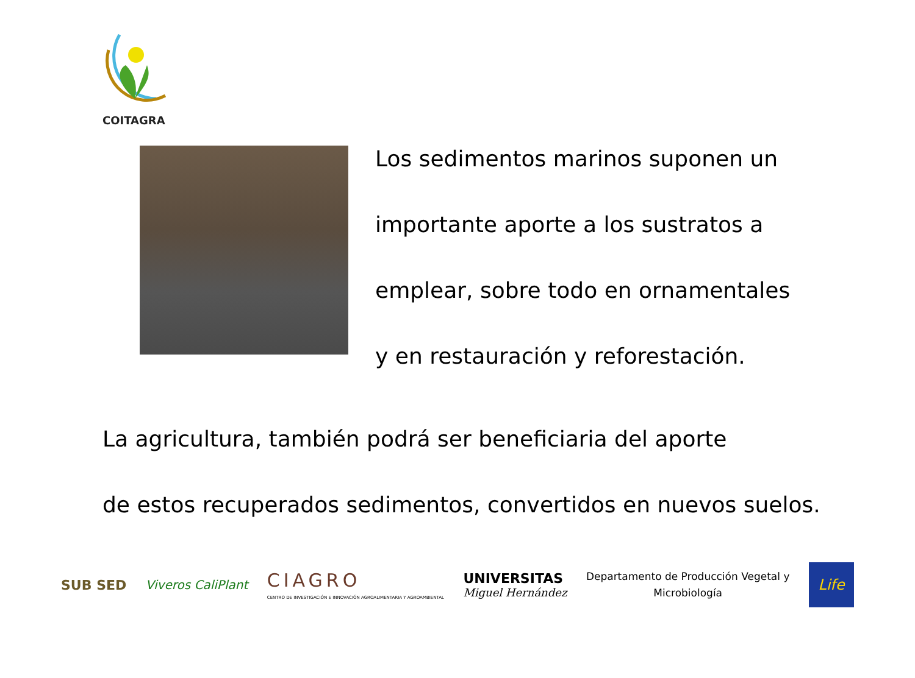COITAGRA
Los sedimentos marinos suponen un
importante aporte a los sustratos a
emplear, sobre todo en ornamentales
y en restauración y reforestación.
La agricultura, también podrá ser beneficiaria del aporte
de estos recuperados sedimentos, convertidos en nuevos suelos.
SUB SED Viveros CaliPlant
CIAGRO
CENTRO DE INVESTIGACIÓN E INNOVACIÓN AGROALIMENTARIA Y AGROAMBIENTAL
UNIVERSITAS
Miguel Hernández
Departamento de Producción Vegetal y
Microbiología
Life